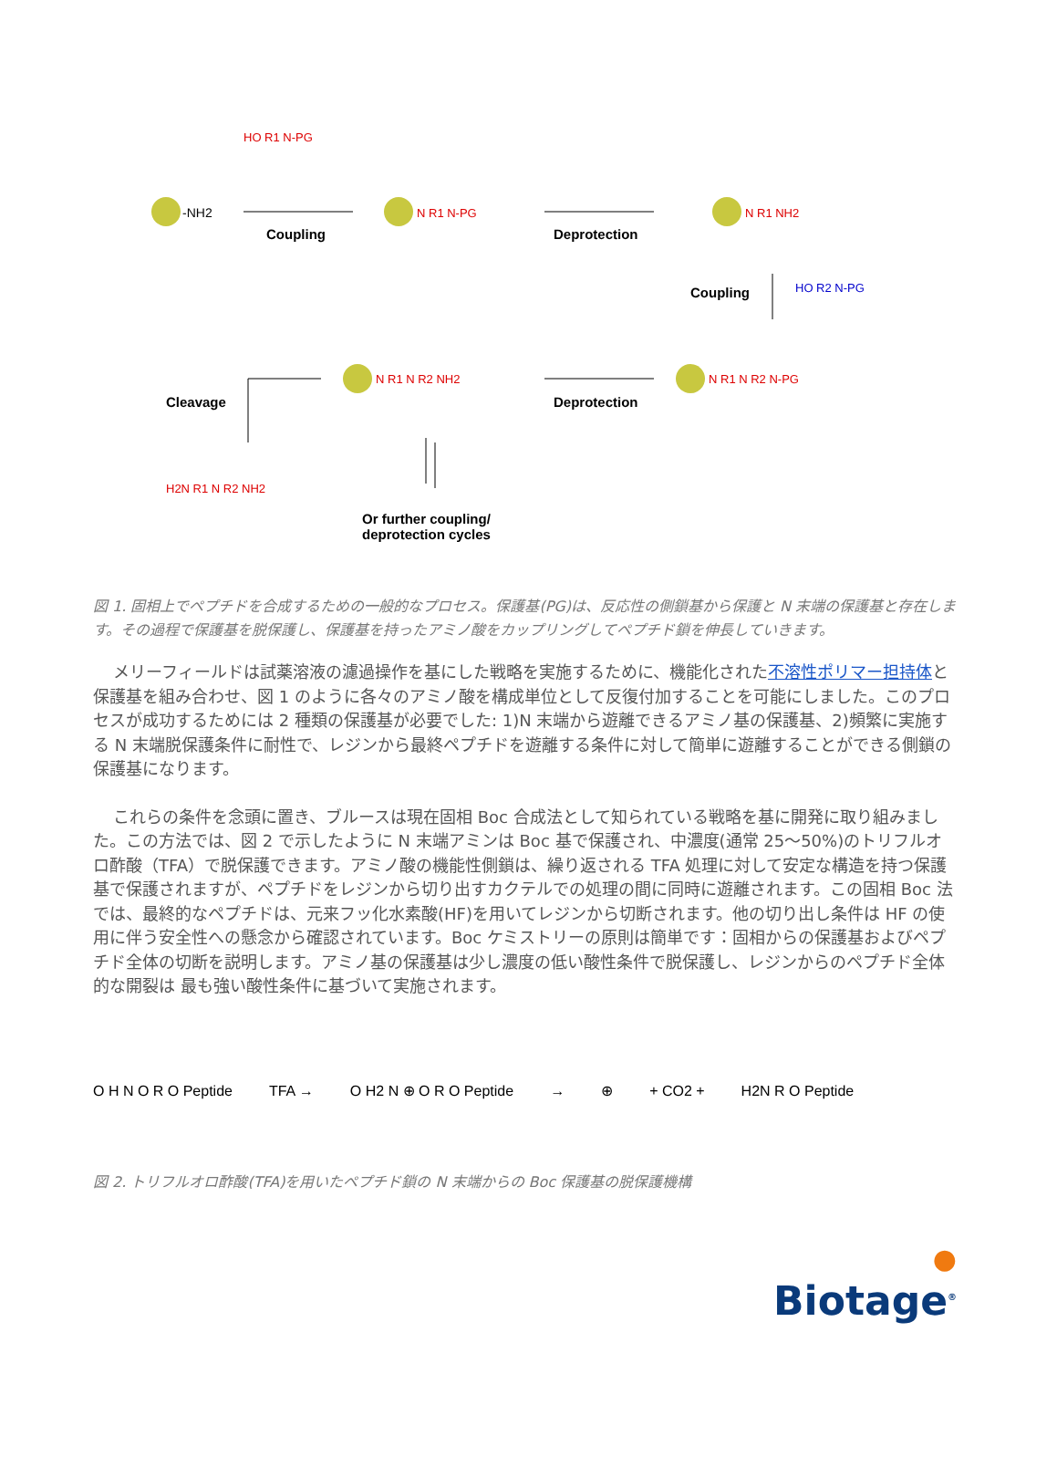-NH2
HO R1 N-PG
N R1 N-PG
N R1 NH2
HO R2 N-PG
N R1 N R2 N-PG
N R1 N R2 NH2
H2N R1 N R2 NH2
Coupling Deprotection
Coupling
Deprotection
Cleavage
Or further coupling/
deprotection cycles
図 1. 固相上でペプチドを合成するための一般的なプロセス。保護基(PG)は、反応性の側鎖基から保護と N 末端の保護基と存在します。その過程で保護基を脱保護し、保護基を持ったアミノ酸をカップリングしてペプチド鎖を伸長していきます。
メリーフィールドは試薬溶液の濾過操作を基にした戦略を実施するために、機能化された不溶性ポリマー担持体と保護基を組み合わせ、図 1 のように各々のアミノ酸を構成単位として反復付加することを可能にしました。このプロセスが成功するためには 2 種類の保護基が必要でした: 1)N 末端から遊離できるアミノ基の保護基、2)頻繁に実施する N 末端脱保護条件に耐性で、レジンから最終ペプチドを遊離する条件に対して簡単に遊離することができる側鎖の保護基になります。
これらの条件を念頭に置き、ブルースは現在固相 Boc 合成法として知られている戦略を基に開発に取り組みました。この方法では、図 2 で示したように N 末端アミンは Boc 基で保護され、中濃度(通常 25～50%)のトリフルオロ酢酸（TFA）で脱保護できます。アミノ酸の機能性側鎖は、繰り返される TFA 処理に対して安定な構造を持つ保護基で保護されますが、ペプチドをレジンから切り出すカクテルでの処理の間に同時に遊離されます。この固相 Boc 法では、最終的なペプチドは、元来フッ化水素酸(HF)を用いてレジンから切断されます。他の切り出し条件は HF の使用に伴う安全性への懸念から確認されています。Boc ケミストリーの原則は簡単です：固相からの保護基およびペプチド全体の切断を説明します。アミノ基の保護基は少し濃度の低い酸性条件で脱保護し、レジンからのペプチド全体的な開裂は 最も強い酸性条件に基づいて実施されます。
O H N O R O Peptide TFA → O H2 N ⊕ O R O Peptide → ⊕ + CO2 + H2N R O Peptide
図 2. トリフルオロ酢酸(TFA)を用いたペプチド鎖の N 末端からの Boc 保護基の脱保護機構
●
Biotage<sup>®</sup>